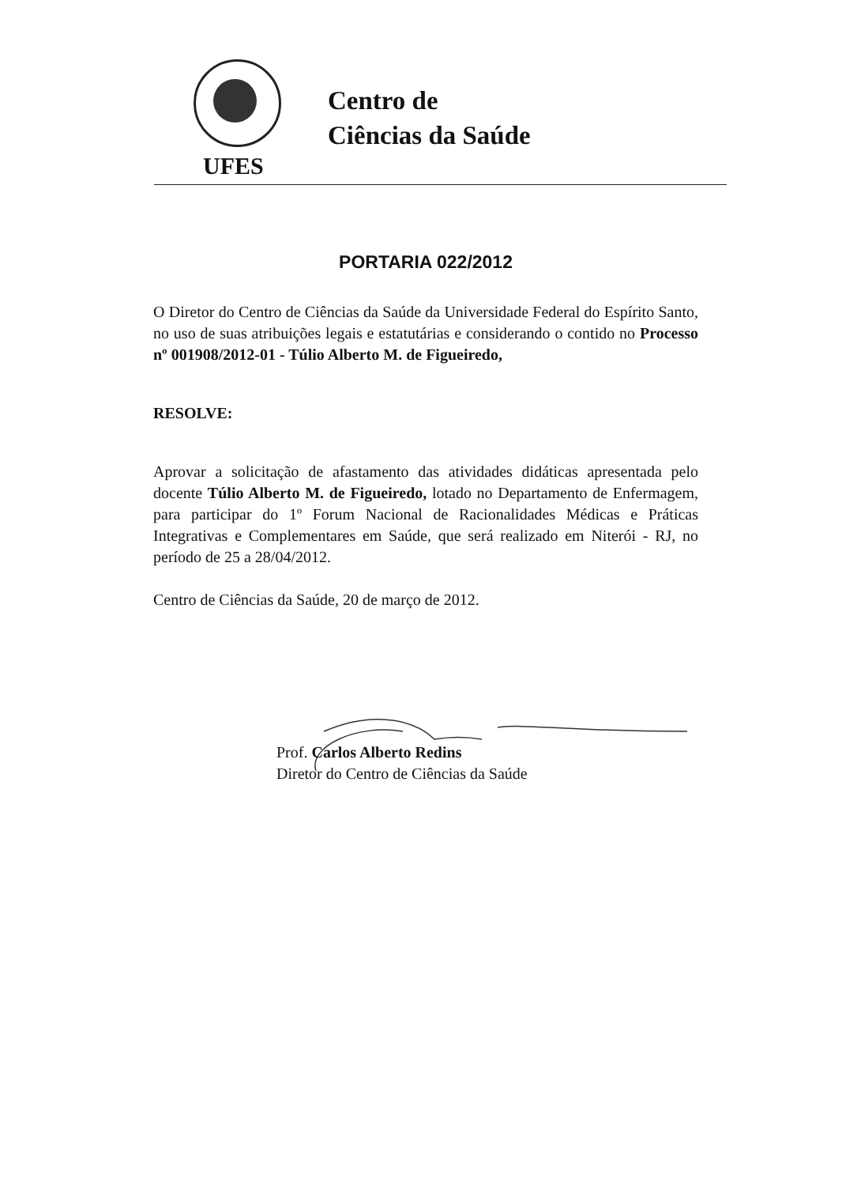Centro de
Ciências da Saúde
UFES
PORTARIA 022/2012
O Diretor do Centro de Ciências da Saúde da Universidade Federal do Espírito Santo, no uso de suas atribuições legais e estatutárias e considerando o contido no Processo nº 001908/2012-01 - Túlio Alberto M. de Figueiredo,
RESOLVE:
Aprovar a solicitação de afastamento das atividades didáticas apresentada pelo docente Túlio Alberto M. de Figueiredo, lotado no Departamento de Enfermagem, para participar do 1º Forum Nacional de Racionalidades Médicas e Práticas Integrativas e Complementares em Saúde, que será realizado em Niterói - RJ, no período de 25 a 28/04/2012.
Centro de Ciências da Saúde, 20 de março de 2012.
Prof. Carlos Alberto Redins
Diretor do Centro de Ciências da Saúde